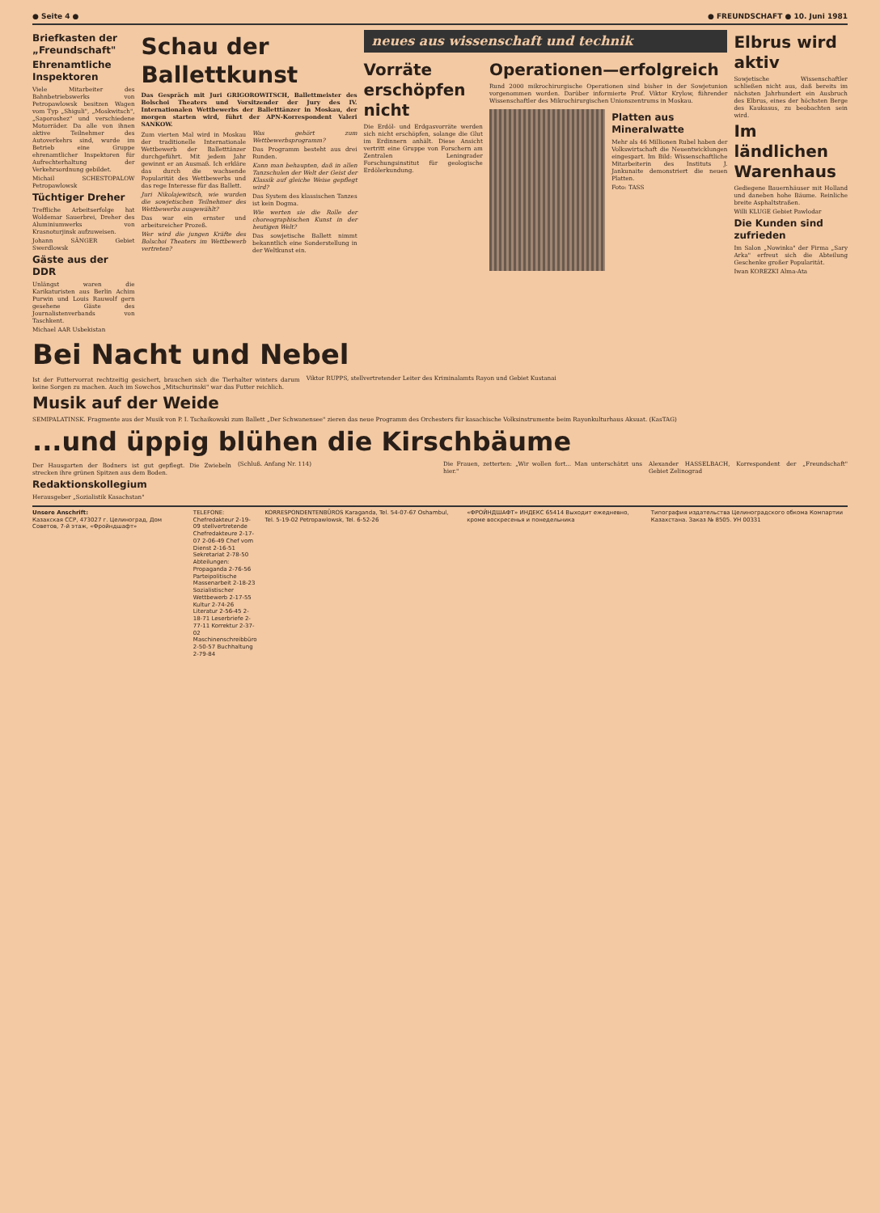● Seite 4 ● ● FREUNDSCHAFT ● 10. Juni 1981
Briefkasten der „Freundschaft"
Ehrenamtliche Inspektoren
Viele Mitarbeiter des Bahnbetriebswerks von Petropawlowsk besitzen Wagen vom Typ „Shiguli", „Moskwitsch", „Saporoshez" und verschiedene Motorräder. Da alle von ihnen aktive Teilnehmer des Autoverkehrs sind, wurde im Betrieb eine Gruppe ehrenamtlicher Inspektoren für Aufrechterhaltung der Verkehrsordnung gebildet.
Michail SCHESTOPALOW Petropawlowsk
Tüchtiger Dreher
Treffliche Arbeitserfolge hat Woldemar Sauerbrei, Dreher des Aluminiumwerks von Krasnoturjinsk aufzuweisen.
Johann SÄNGER Gebiet Swerdlowsk
Gäste aus der DDR
Unlängst waren die Karikaturisten aus Berlin Achim Purwin und Louis Rauwolf gern gesehene Gäste des Journalistenverbands von Taschkent.
Michael AAR Usbekistan
Schau der Ballettkunst
Das Gespräch mit Juri GRIGOROWITSCH, Ballettmeister des Bolschoi Theaters und Vorsitzender der Jury des IV. Internationalen Wettbewerbs der Balletttänzer in Moskau, der morgen starten wird, führt der APN-Korrespondent Valeri SANKOW.
Zum vierten Mal wird in Moskau der traditionelle Internationale Wettbewerb der Balletttänzer durchgeführt. Mit jedem Jahr gewinnt er an Ausmaß. Ich erkläre das durch die wachsende Popularität des Wettbewerbs und das rege Interesse für das Ballett.
Juri Nikolajewitsch, wie wurden die sowjetischen Teilnehmer des Wettbewerbs ausgewählt?
Das war ein ernster und arbeitsreicher Prozeß.
Wer wird die jungen Kräfte des Bolschoi Theaters im Wettbewerb vertreten?
Was gehört zum Wettbewerbsprogramm?
Das Programm besteht aus drei Runden.
Kann man behaupten, daß in allen Tanzschulen der Welt der Geist der Klassik auf gleiche Weise gepflegt wird?
Das System des klassischen Tanzes ist kein Dogma.
Wie werten sie die Rolle der choreographischen Kunst in der heutigen Welt?
Das sowjetische Ballett nimmt bekanntlich eine Sonderstellung in der Weltkunst ein.
neues aus wissenschaft und technik
Vorräte erschöpfen nicht
Die Erdöl- und Erdgasvorräte werden sich nicht erschöpfen, solange die Glut im Erdinnern anhält. Diese Ansicht vertritt eine Gruppe von Forschern am Zentralen Leningrader Forschungsinstitut für geologische Erdölerkundung.
Operationen—erfolgreich
Rund 2000 mikrochirurgische Operationen sind bisher in der Sowjetunion vorgenommen worden. Darüber informierte Prof. Viktor Krylow, führender Wissenschaftler des Mikrochirurgischen Unionszentrums in Moskau.
Platten aus Mineralwatte
Mehr als 46 Millionen Rubel haben der Volkswirtschaft die Neuentwicklungen eingespart. Im Bild: Wissenschaftliche Mitarbeiterin des Instituts J. Jankunaite demonstriert die neuen Platten.
Foto: TASS
Elbrus wird aktiv
Sowjetische Wissenschaftler schließen nicht aus, daß bereits im nächsten Jahrhundert ein Ausbruch des Elbrus, eines der höchsten Berge des Kaukasus, zu beobachten sein wird.
Im ländlichen Warenhaus
Gediegene Bauernhäuser mit Holland und daneben hohe Bäume. Reinliche breite Asphaltstraßen.
Willi KLUGE Gebiet Pawlodar
Die Kunden sind zufrieden
Im Salon „Nowinka" der Firma „Sary Arka" erfreut sich die Abteilung Geschenke großer Popularität.
Iwan KOREZKI Alma-Ata
Bei Nacht und Nebel
Ist der Futtervorrat rechtzeitig gesichert, brauchen sich die Tierhalter winters darum keine Sorgen zu machen. Auch im Sowchos „Mitschurinski" war das Futter reichlich.
Viktor RUPPS, stellvertretender Leiter des Kriminalamts Rayon und Gebiet Kustanai
Musik auf der Weide
SEMIPALATINSK. Fragmente aus der Musik von P. I. Tschaikowski zum Ballett „Der Schwanensee" zieren das neue Programm des Orchesters für kasachische Volksinstrumente beim Rayonkulturhaus Aksuat. (KasTAG)
...und üppig blühen die Kirschbäume
Der Hausgarten der Bodners ist gut gepflegt. Die Zwiebeln strecken ihre grünen Spitzen aus dem Boden.
(Schluß. Anfang Nr. 114)
Die Frauen, zetterten: „Wir wollen fort... Man unterschätzt uns hier."
Alexander HASSELBACH, Korrespondent der „Freundschaft" Gebiet Zelinograd
Redaktionskollegium
Herausgeber „Sozialistik Kasachstan"
Unsere Anschrift:
Казахская ССР, 473027 г. Целиноград, Дом Советов, 7-й этаж, «Фройндшафт»
TELEFONE: Chefredakteur 2-19-09 stellvertretende Chefredakteure 2-17-07 2-06-49 Chef vom Dienst 2-16-51 Sekretariat 2-78-50 Abteilungen: Propaganda 2-76-56 Parteipolitische Massenarbeit 2-18-23 Sozialistischer Wettbewerb 2-17-55 Kultur 2-74-26 Literatur 2-56-45 2-18-71 Leserbriefe 2-77-11 Korrektur 2-37-02 Maschinenschreibbüro 2-50-57 Buchhaltung 2-79-84
KORRESPONDENTENBÜROS Karaganda, Tel. 54-07-67 Oshambul, Tel. 5-19-02 Petropawlowsk, Tel. 6-52-26
«ФРОЙНДШАФТ» ИНДЕКС 65414 Выходит ежедневно, кроме воскресенья и понедельника
Типография издательства Целиноградского обкома Компартии Казахстана. Заказ № 8505. УН 00331